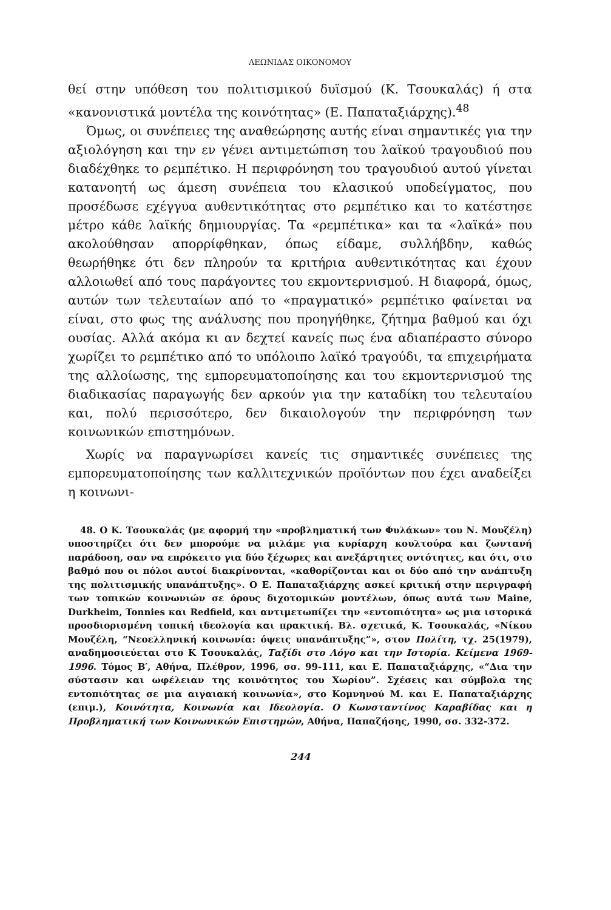ΛΕΩΝΙΔΑΣ ΟΙΚΟΝΟΜΟΥ
θεί στην υπόθεση του πολιτισμικού δυϊσμού (Κ. Τσουκαλάς) ή στα «κανονιστικά μοντέλα της κοινότητας» (Ε. Παπαταξιάρχης).<sup>48</sup>
Όμως, οι συνέπειες της αναθεώρησης αυτής είναι σημαντικές για την αξιολόγηση και την εν γένει αντιμετώπιση του λαϊκού τραγουδιού που διαδέχθηκε το ρεμπέτικο. Η περιφρόνηση του τραγουδιού αυτού γίνεται κατανοητή ως άμεση συνέπεια του κλασικού υποδείγματος, που προσέδωσε εχέγγυα αυθεντικότητας στο ρεμπέτικο και το κατέστησε μέτρο κάθε λαϊκής δημιουργίας. Τα «ρεμπέτικα» και τα «λαϊκά» που ακολούθησαν απορρίφθηκαν, όπως είδαμε, συλλήβδην, καθώς θεωρήθηκε ότι δεν πληρούν τα κριτήρια αυθεντικότητας και έχουν αλλοιωθεί από τους παράγοντες του εκμοντερνισμού. Η διαφορά, όμως, αυτών των τελευταίων από το «πραγματικό» ρεμπέτικο φαίνεται να είναι, στο φως της ανάλυσης που προηγήθηκε, ζήτημα βαθμού και όχι ουσίας. Αλλά ακόμα κι αν δεχτεί κανείς πως ένα αδιαπέραστο σύνορο χωρίζει το ρεμπέτικο από το υπόλοιπο λαϊκό τραγούδι, τα επιχειρήματα της αλλοίωσης, της εμπορευματοποίησης και του εκμοντερνισμού της διαδικασίας παραγωγής δεν αρκούν για την καταδίκη του τελευταίου και, πολύ περισσότερο, δεν δικαιολογούν την περιφρόνηση των κοινωνικών επιστημόνων.
Χωρίς να παραγνωρίσει κανείς τις σημαντικές συνέπειες της εμπορευματοποίησης των καλλιτεχνικών προϊόντων που έχει αναδείξει η κοινωνι-
48. Ο Κ. Τσουκαλάς (με αφορμή την «προβληματική των Φυλάκων» του Ν. Μουζέλη) υποστηρίζει ότι δεν μπορούμε να μιλάμε για κυρίαρχη κουλτούρα και ζωντανή παράδοση, σαν να επρόκειτο για δύο ξέχωρες και ανεξάρτητες οντότητες, και ότι, στο βαθμό που οι πόλοι αυτοί διακρίνονται, «καθορίζονται και οι δύο από την ανάπτυξη της πολιτισμικής υπανάπτυξης». Ο Ε. Παπαταξιάρχης ασκεί κριτική στην περιγραφή των τοπικών κοινωνιών σε όρους διχοτομικών μοντέλων, όπως αυτά των Maine, Durkheim, Tonnies και Redfield, και αντιμετωπίζει την «εντοπιότητα» ως μια ιστορικά προσδιορισμένη τοπική ιδεολογία και πρακτική. Βλ. σχετικά, Κ. Τσουκαλάς, «Νίκου Μουζέλη, “Νεοελληνική κοινωνία: όψεις υπανάπτυξης”», στον Πολίτη, τχ. 25(1979), αναδημοσιεύεται στο Κ Τσουκαλάς, Ταξίδι στο Λόγο και την Ιστορία. Κείμενα 1969-1996. Τόμος Β′, Αθήνα, Πλέθρον, 1996, σσ. 99-111, και Ε. Παπαταξιάρχης, «“Δια την σύστασιν και ωφέλειαν της κοινότητος του Χωρίου”. Σχέσεις και σύμβολα της εντοπιότητας σε μια αιγαιακή κοινωνία», στο Κομνηνού Μ. και Ε. Παπαταξιάρχης (επιμ.), Κοινότητα, Κοινωνία και Ιδεολογία. Ο Κωνσταντίνος Καραβίδας και η Προβληματική των Κοινωνικών Επιστημών, Αθήνα, Παπαζήσης, 1990, σσ. 332-372.
244